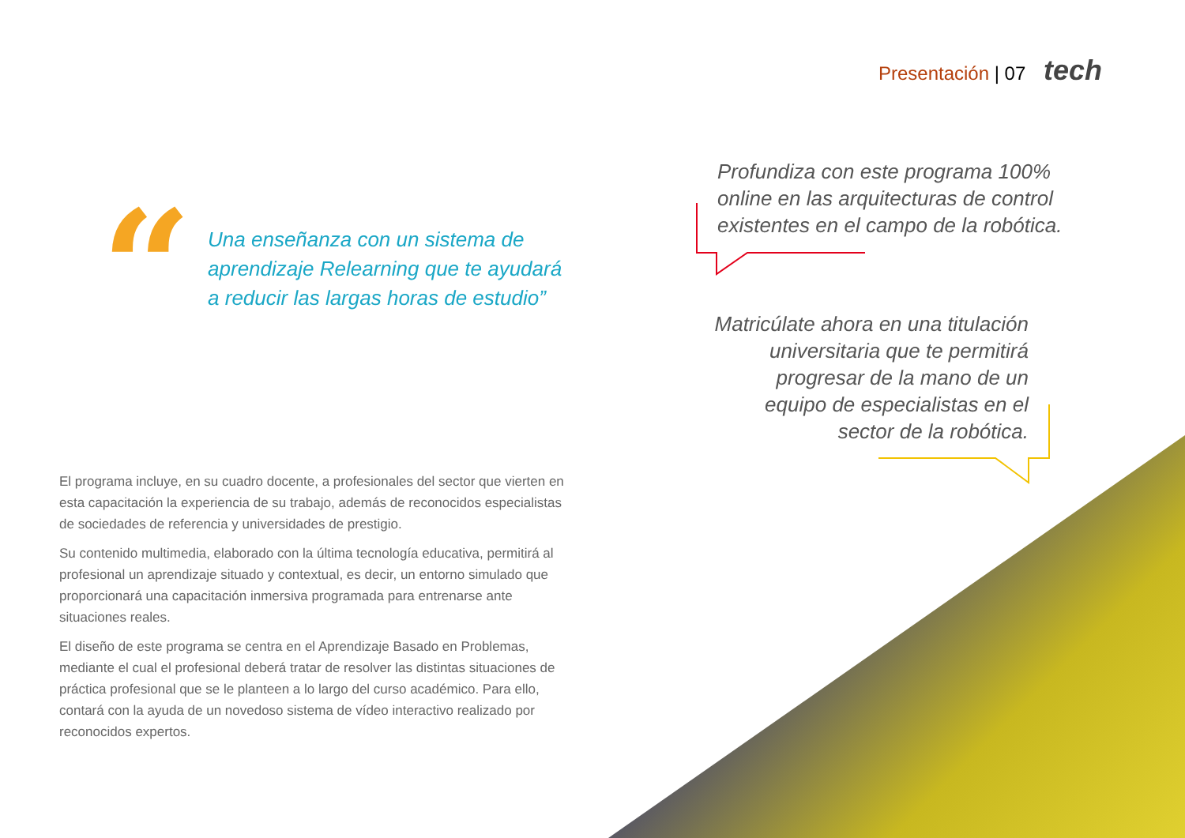Presentación | 07 tech
“
Una enseñanza con un sistema de aprendizaje Relearning que te ayudará a reducir las largas horas de estudio”
Profundiza con este programa 100% online en las arquitecturas de control existentes en el campo de la robótica.
Matricúlate ahora en una titulación universitaria que te permitirá progresar de la mano de un equipo de especialistas en el sector de la robótica.
El programa incluye, en su cuadro docente, a profesionales del sector que vierten en esta capacitación la experiencia de su trabajo, además de reconocidos especialistas de sociedades de referencia y universidades de prestigio.
Su contenido multimedia, elaborado con la última tecnología educativa, permitirá al profesional un aprendizaje situado y contextual, es decir, un entorno simulado que proporcionará una capacitación inmersiva programada para entrenarse ante situaciones reales.
El diseño de este programa se centra en el Aprendizaje Basado en Problemas, mediante el cual el profesional deberá tratar de resolver las distintas situaciones de práctica profesional que se le planteen a lo largo del curso académico. Para ello, contará con la ayuda de un novedoso sistema de vídeo interactivo realizado por reconocidos expertos.